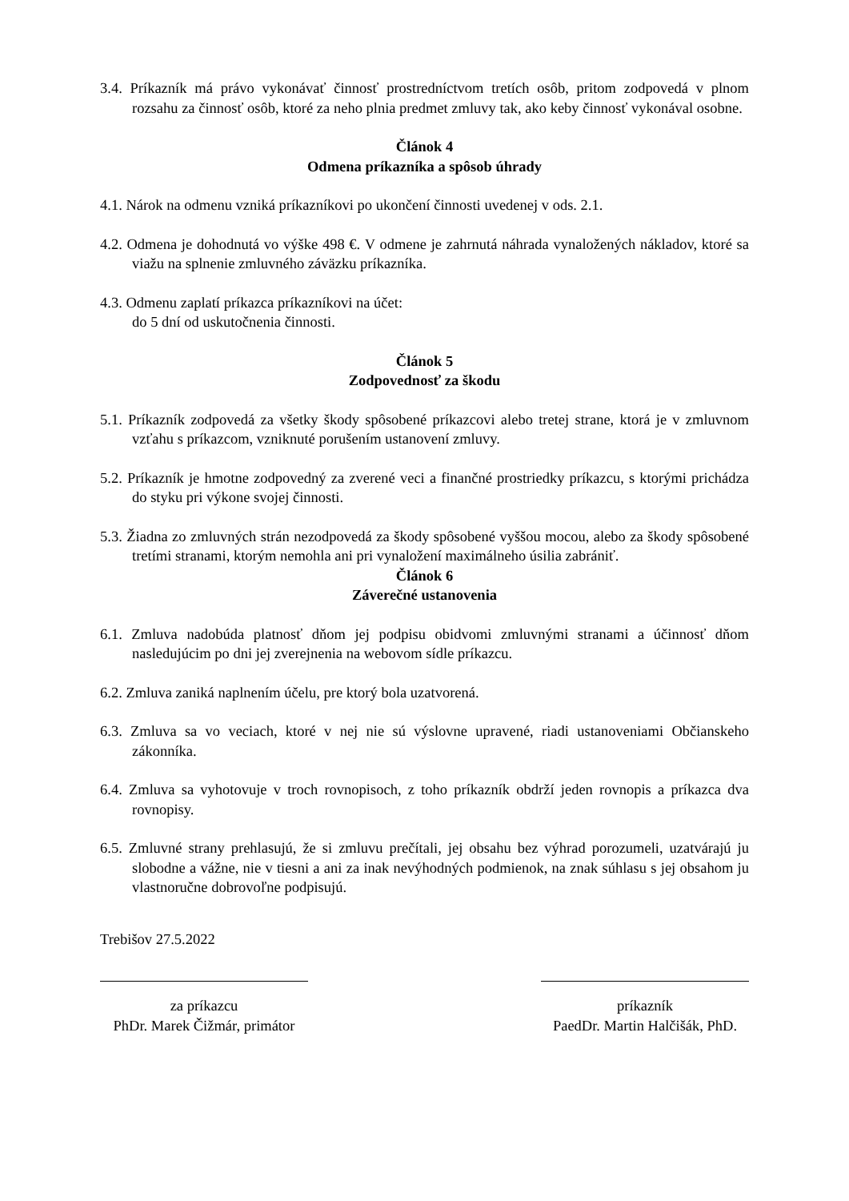3.4. Príkazník má právo vykonávať činnosť prostredníctvom tretích osôb, pritom zodpovedá v plnom rozsahu za činnosť osôb, ktoré za neho plnia predmet zmluvy tak, ako keby činnosť vykonával osobne.
Článok 4
Odmena príkazníka a spôsob úhrady
4.1. Nárok na odmenu vzniká príkazníkovi po ukončení činnosti uvedenej v ods. 2.1.
4.2. Odmena je dohodnutá vo výške 498 €. V odmene je zahrnutá náhrada vynaložených nákladov, ktoré sa viažu na splnenie zmluvného záväzku príkazníka.
4.3. Odmenu zaplatí príkazca príkazníkovi na účet:
do 5 dní od uskutočnenia činnosti.
Článok 5
Zodpovednosť za škodu
5.1. Príkazník zodpovedá za všetky škody spôsobené príkazcovi alebo tretej strane, ktorá je v zmluvnom vzťahu s príkazcom, vzniknuté porušením ustanovení zmluvy.
5.2. Príkazník je hmotne zodpovedný za zverené veci a finančné prostriedky príkazcu, s ktorými prichádza do styku pri výkone svojej činnosti.
5.3. Žiadna zo zmluvných strán nezodpovedá za škody spôsobené vyššou mocou, alebo za škody spôsobené tretími stranami, ktorým nemohla ani pri vynaložení maximálneho úsilia zabrániť.
Článok 6
Záverečné ustanovenia
6.1. Zmluva nadobúda platnosť dňom jej podpisu obidvomi zmluvnými stranami a účinnosť dňom nasledujúcim po dni jej zverejnenia na webovom sídle príkazcu.
6.2. Zmluva zaniká naplnením účelu, pre ktorý bola uzatvorená.
6.3. Zmluva sa vo veciach, ktoré v nej nie sú výslovne upravené, riadi ustanoveniami Občianskeho zákonníka.
6.4. Zmluva sa vyhotovuje v troch rovnopisoch, z toho príkazník obdrží jeden rovnopis a príkazca dva rovnopisy.
6.5. Zmluvné strany prehlasujú, že si zmluvu prečítali, jej obsahu bez výhrad porozumeli, uzatvárajú ju slobodne a vážne, nie v tiesni a ani za inak nevýhodných podmienok, na znak súhlasu s jej obsahom ju vlastnoručne dobrovoľne podpisujú.
Trebišov 27.5.2022
za príkazcu
PhDr. Marek Čižmár, primátor
príkazník
PaedDr. Martin Halčišák, PhD.